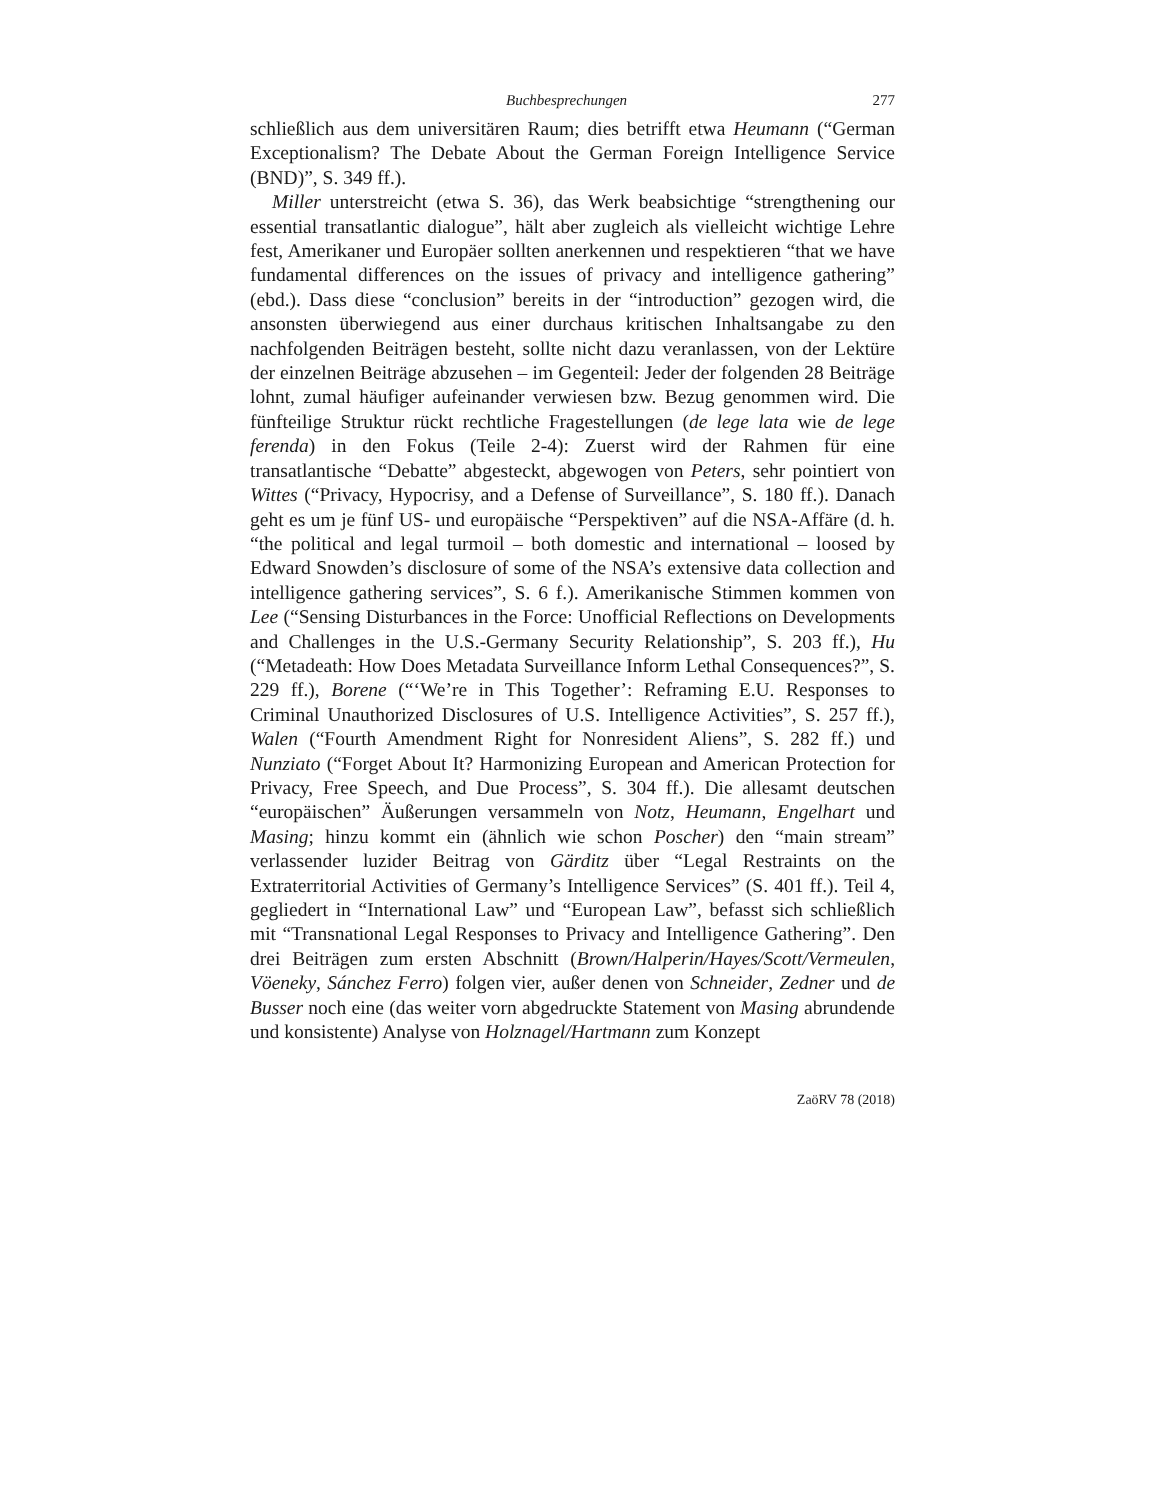Buchbesprechungen 277
schließlich aus dem universitären Raum; dies betrifft etwa Heumann (“German Exceptionalism? The Debate About the German Foreign Intelligence Service (BND)”, S. 349 ff.).
Miller unterstreicht (etwa S. 36), das Werk beabsichtige “strengthening our essential transatlantic dialogue”, hält aber zugleich als vielleicht wichtige Lehre fest, Amerikaner und Europäer sollten anerkennen und respektieren “that we have fundamental differences on the issues of privacy and intelligence gathering” (ebd.). Dass diese “conclusion” bereits in der “introduction” gezogen wird, die ansonsten überwiegend aus einer durchaus kritischen Inhaltsangabe zu den nachfolgenden Beiträgen besteht, sollte nicht dazu veranlassen, von der Lektüre der einzelnen Beiträge abzusehen – im Gegenteil: Jeder der folgenden 28 Beiträge lohnt, zumal häufiger aufeinander verwiesen bzw. Bezug genommen wird. Die fünfteilige Struktur rückt rechtliche Fragestellungen (de lege lata wie de lege ferenda) in den Fokus (Teile 2-4): Zuerst wird der Rahmen für eine transatlantische “Debatte” abgesteckt, abgewogen von Peters, sehr pointiert von Wittes (“Privacy, Hypocrisy, and a Defense of Surveillance”, S. 180 ff.). Danach geht es um je fünf US- und europäische “Perspektiven” auf die NSA-Affäre (d. h. “the political and legal turmoil – both domestic and international – loosed by Edward Snowden’s disclosure of some of the NSA’s extensive data collection and intelligence gathering services”, S. 6 f.). Amerikanische Stimmen kommen von Lee (“Sensing Disturbances in the Force: Unofficial Reflections on Developments and Challenges in the U.S.-Germany Security Relationship”, S. 203 ff.), Hu (“Metadeath: How Does Metadata Surveillance Inform Lethal Consequences?”, S. 229 ff.), Borene (“‘We’re in This Together’: Reframing E.U. Responses to Criminal Unauthorized Disclosures of U.S. Intelligence Activities”, S. 257 ff.), Walen (“Fourth Amendment Right for Nonresident Aliens”, S. 282 ff.) und Nunziato (“Forget About It? Harmonizing European and American Protection for Privacy, Free Speech, and Due Process”, S. 304 ff.). Die allesamt deutschen “europäischen” Äußerungen versammeln von Notz, Heumann, Engelhart und Masing; hinzu kommt ein (ähnlich wie schon Poscher) den “main stream” verlassender luzider Beitrag von Gärditz über “Legal Restraints on the Extraterritorial Activities of Germany’s Intelligence Services” (S. 401 ff.). Teil 4, gegliedert in “International Law” und “European Law”, befasst sich schließlich mit “Transnational Legal Responses to Privacy and Intelligence Gathering”. Den drei Beiträgen zum ersten Abschnitt (Brown/Halperin/Hayes/Scott/Vermeulen, Vöeneky, Sánchez Ferro) folgen vier, außer denen von Schneider, Zedner und de Busser noch eine (das weiter vorn abgedruckte Statement von Masing abrundende und konsistente) Analyse von Holznagel/Hartmann zum Konzept
ZaöRV 78 (2018)